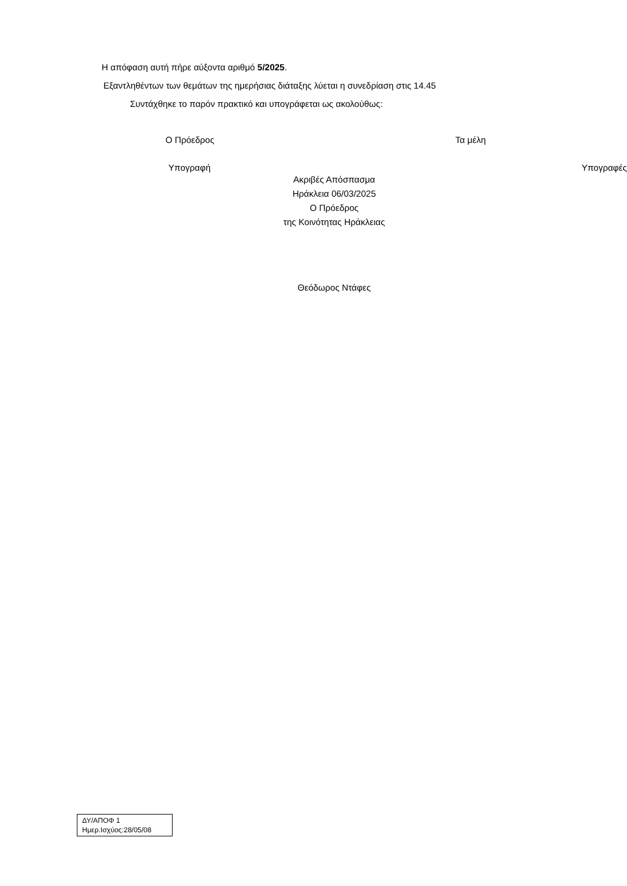Η απόφαση αυτή πήρε αύξοντα αριθμό 5/2025.
Εξαντληθέντων των θεμάτων της ημερήσιας διάταξης λύεται η συνεδρίαση στις 14.45
Συντάχθηκε το παρόν πρακτικό και υπογράφεται ως ακολούθως:
Ο Πρόεδρος Τα μέλη
Υπογραφή Υπογραφές
Ακριβές Απόσπασμα
Ηράκλεια 06/03/2025
Ο Πρόεδρος
της Κοινότητας Ηράκλειας
Θεόδωρος Ντάφες
ΔΥ/ΑΠΟΦ 1
Ημερ.Ισχύος:28/05/08